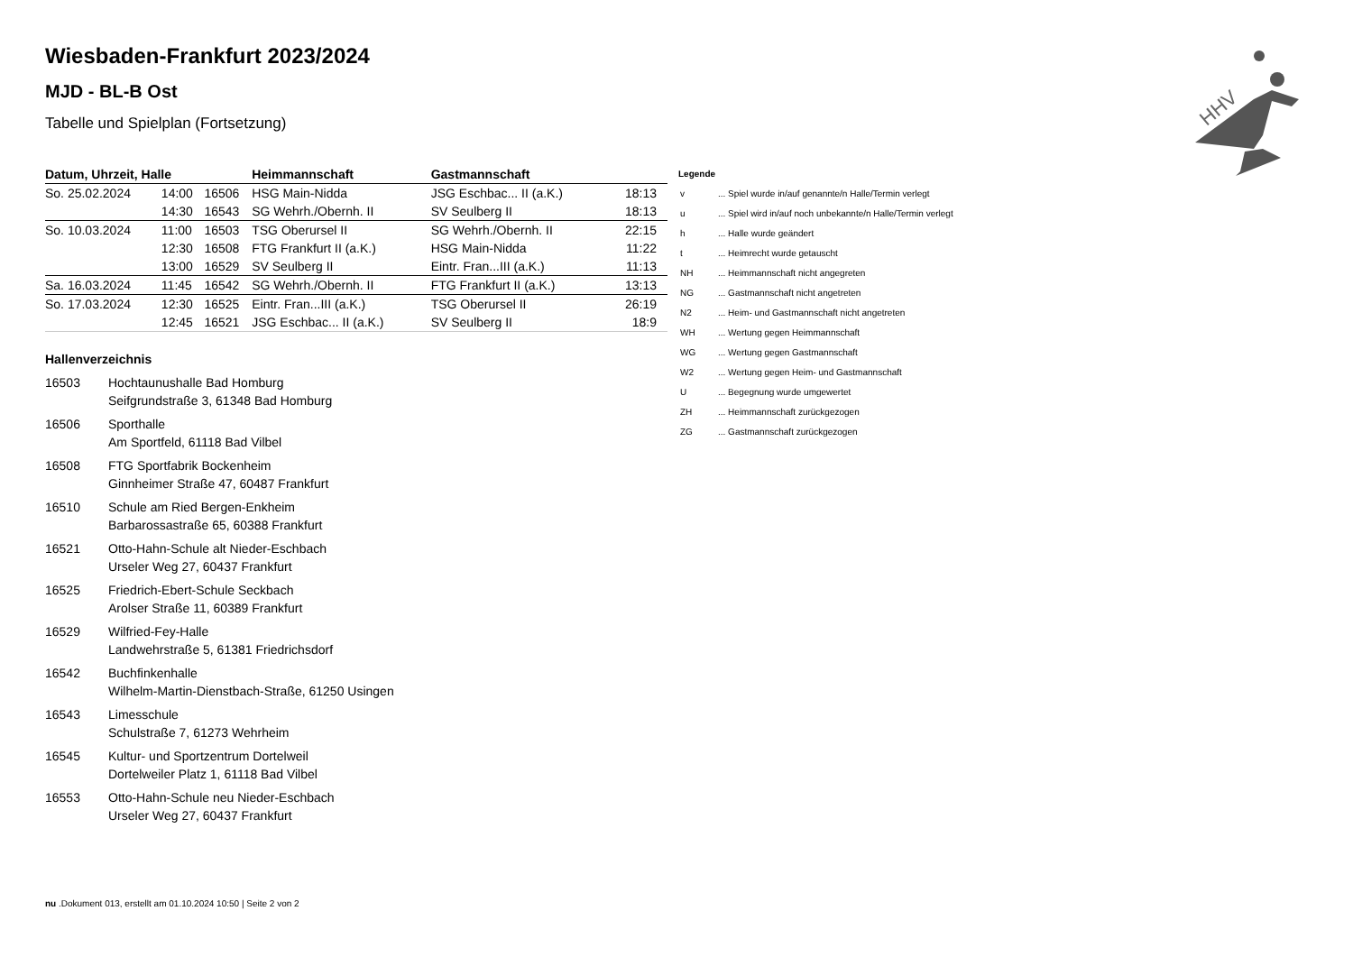HHV
Wiesbaden-Frankfurt 2023/2024
MJD - BL-B Ost
Tabelle und Spielplan (Fortsetzung)
| Datum, Uhrzeit, Halle | | | Heimmannschaft | Gastmannschaft | |
| --- | --- | --- | --- | --- | --- |
| So. 25.02.2024 | 14:00 | 16506 | HSG Main-Nidda | JSG Eschbac... II (a.K.) | 18:13 |
| | 14:30 | 16543 | SG Wehrh./Obernh. II | SV Seulberg II | 18:13 |
| So. 10.03.2024 | 11:00 | 16503 | TSG Oberursel II | SG Wehrh./Obernh. II | 22:15 |
| | 12:30 | 16508 | FTG Frankfurt II (a.K.) | HSG Main-Nidda | 11:22 |
| | 13:00 | 16529 | SV Seulberg II | Eintr. Fran...III (a.K.) | 11:13 |
| Sa. 16.03.2024 | 11:45 | 16542 | SG Wehrh./Obernh. II | FTG Frankfurt II (a.K.) | 13:13 |
| So. 17.03.2024 | 12:30 | 16525 | Eintr. Fran...III (a.K.) | TSG Oberursel II | 26:19 |
| | 12:45 | 16521 | JSG Eschbac... II (a.K.) | SV Seulberg II | 18:9 |
Hallenverzeichnis
| 16503 | Hochtaunushalle Bad Homburg Seifgrundstraße 3, 61348 Bad Homburg |
| 16506 | Sporthalle Am Sportfeld, 61118 Bad Vilbel |
| 16508 | FTG Sportfabrik Bockenheim Ginnheimer Straße 47, 60487 Frankfurt |
| 16510 | Schule am Ried Bergen-Enkheim Barbarossastraße 65, 60388 Frankfurt |
| 16521 | Otto-Hahn-Schule alt Nieder-Eschbach Urseler Weg 27, 60437 Frankfurt |
| 16525 | Friedrich-Ebert-Schule Seckbach Arolser Straße 11, 60389 Frankfurt |
| 16529 | Wilfried-Fey-Halle Landwehrstraße 5, 61381 Friedrichsdorf |
| 16542 | Buchfinkenhalle Wilhelm-Martin-Dienstbach-Straße, 61250 Usingen |
| 16543 | Limesschule Schulstraße 7, 61273 Wehrheim |
| 16545 | Kultur- und Sportzentrum Dortelweil Dortelweiler Platz 1, 61118 Bad Vilbel |
| 16553 | Otto-Hahn-Schule neu Nieder-Eschbach Urseler Weg 27, 60437 Frankfurt |
Legende
| v | ... Spiel wurde in/auf genannte/n Halle/Termin verlegt |
| u | ... Spiel wird in/auf noch unbekannte/n Halle/Termin verlegt |
| h | ... Halle wurde geändert |
| t | ... Heimrecht wurde getauscht |
| NH | ... Heimmannschaft nicht angegreten |
| NG | ... Gastmannschaft nicht angetreten |
| N2 | ... Heim- und Gastmannschaft nicht angetreten |
| WH | ... Wertung gegen Heimmannschaft |
| WG | ... Wertung gegen Gastmannschaft |
| W2 | ... Wertung gegen Heim- und Gastmannschaft |
| U | ... Begegnung wurde umgewertet |
| ZH | ... Heimmannschaft zurückgezogen |
| ZG | ... Gastmannschaft zurückgezogen |
nu .Dokument 013, erstellt am 01.10.2024 10:50 | Seite 2 von 2